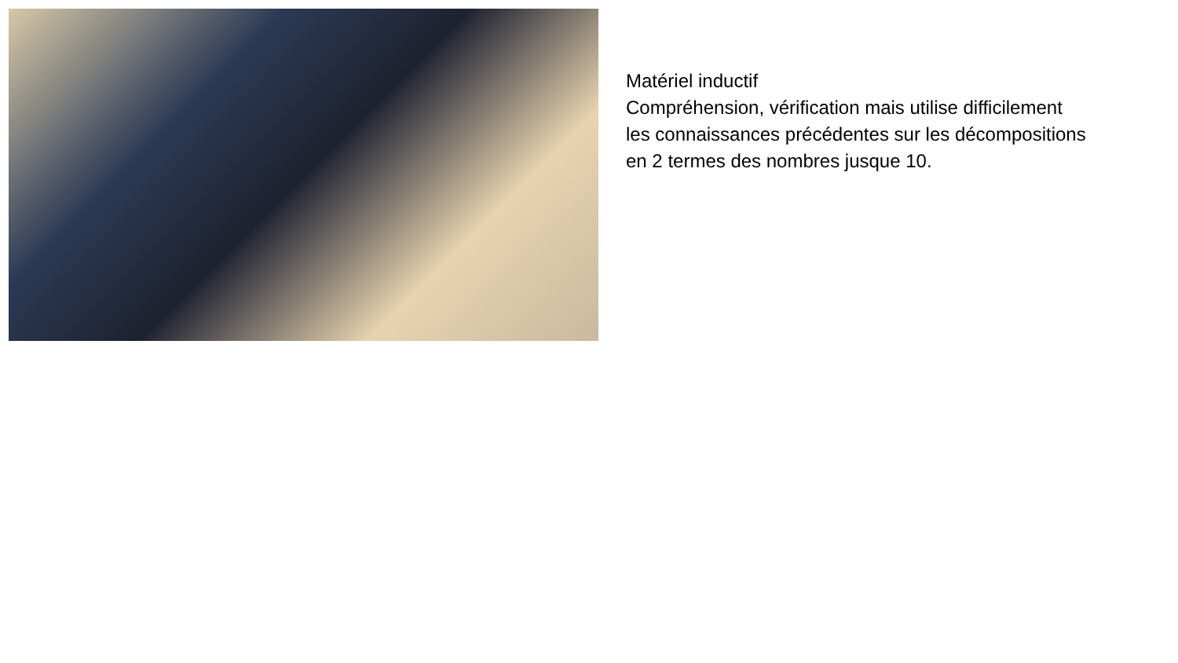Matériel inductif
Compréhension, vérification mais utilise difficilement les connaissances précédentes sur les décompositions en 2 termes des nombres jusque 10.